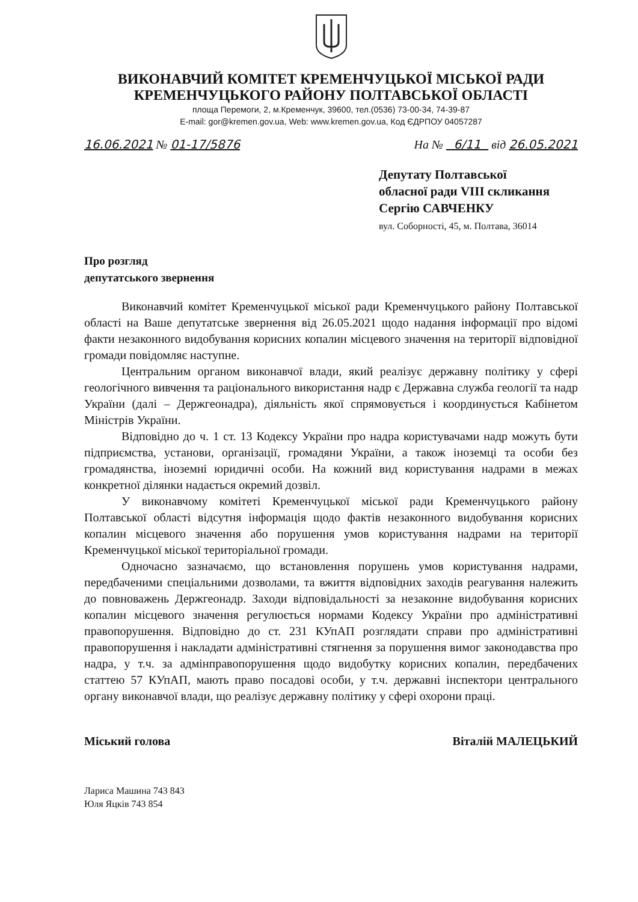ВИКОНАВЧИЙ КОМІТЕТ КРЕМЕНЧУЦЬКОЇ МІСЬКОЇ РАДИ
КРЕМЕНЧУЦЬКОГО РАЙОНУ ПОЛТАВСЬКОЇ ОБЛАСТІ
площа Перемоги, 2, м.Кременчук, 39600, тел.(0536) 73-00-34, 74-39-87
E-mail: gor@kremen.gov.ua, Web: www.kremen.gov.ua, Код ЄДРПОУ 04057287
16.06.2021 № 01-17/5876 На № 6/11 від 26.05.2021
Депутату Полтавської
обласної ради VIII скликання
Сергію САВЧЕНКУ
вул. Соборності, 45, м. Полтава, 36014
Про розгляд
депутатського звернення
Виконавчий комітет Кременчуцької міської ради Кременчуцького району Полтавської області на Ваше депутатське звернення від 26.05.2021 щодо надання інформації про відомі факти незаконного видобування корисних копалин місцевого значення на території відповідної громади повідомляє наступне.
Центральним органом виконавчої влади, який реалізує державну політику у сфері геологічного вивчення та раціонального використання надр є Державна служба геології та надр України (далі – Держгеонадра), діяльність якої спрямовується і координується Кабінетом Міністрів України.
Відповідно до ч. 1 ст. 13 Кодексу України про надра користувачами надр можуть бути підприємства, установи, організації, громадяни України, а також іноземці та особи без громадянства, іноземні юридичні особи. На кожний вид користування надрами в межах конкретної ділянки надається окремий дозвіл.
У виконавчому комітеті Кременчуцької міської ради Кременчуцького району Полтавської області відсутня інформація щодо фактів незаконного видобування корисних копалин місцевого значення або порушення умов користування надрами на території Кременчуцької міської територіальної громади.
Одночасно зазначаємо, що встановлення порушень умов користування надрами, передбаченими спеціальними дозволами, та вжиття відповідних заходів реагування належить до повноважень Держгеонадр. Заходи відповідальності за незаконне видобування корисних копалин місцевого значення регулюється нормами Кодексу України про адміністративні правопорушення. Відповідно до ст. 231 КУпАП розглядати справи про адміністративні правопорушення і накладати адміністративні стягнення за порушення вимог законодавства про надра, у т.ч. за адмінправопорушення щодо видобутку корисних копалин, передбачених статтею 57 КУпАП, мають право посадові особи, у т.ч. державні інспектори центрального органу виконавчої влади, що реалізує державну політику у сфері охорони праці.
Міський голова Віталій МАЛЕЦЬКИЙ
Лариса Машина 743 843
Юля Яцків 743 854